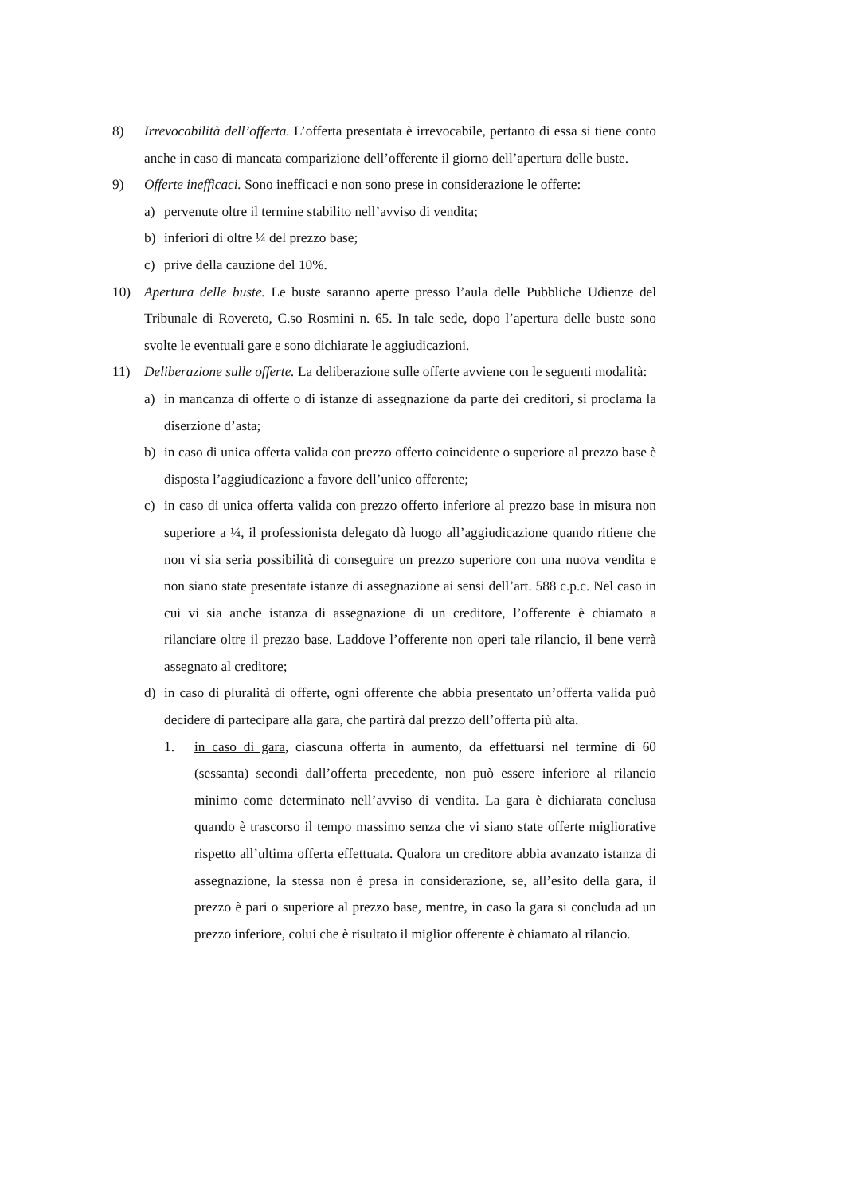8) Irrevocabilità dell’offerta. L’offerta presentata è irrevocabile, pertanto di essa si tiene conto anche in caso di mancata comparizione dell’offerente il giorno dell’apertura delle buste.
9) Offerte inefficaci. Sono inefficaci e non sono prese in considerazione le offerte:
a) pervenute oltre il termine stabilito nell’avviso di vendita;
b) inferiori di oltre ¼ del prezzo base;
c) prive della cauzione del 10%.
10) Apertura delle buste. Le buste saranno aperte presso l’aula delle Pubbliche Udienze del Tribunale di Rovereto, C.so Rosmini n. 65. In tale sede, dopo l’apertura delle buste sono svolte le eventuali gare e sono dichiarate le aggiudicazioni.
11) Deliberazione sulle offerte. La deliberazione sulle offerte avviene con le seguenti modalità:
a) in mancanza di offerte o di istanze di assegnazione da parte dei creditori, si proclama la diserzione d’asta;
b) in caso di unica offerta valida con prezzo offerto coincidente o superiore al prezzo base è disposta l’aggiudicazione a favore dell’unico offerente;
c) in caso di unica offerta valida con prezzo offerto inferiore al prezzo base in misura non superiore a ¼, il professionista delegato dà luogo all’aggiudicazione quando ritiene che non vi sia seria possibilità di conseguire un prezzo superiore con una nuova vendita e non siano state presentate istanze di assegnazione ai sensi dell’art. 588 c.p.c. Nel caso in cui vi sia anche istanza di assegnazione di un creditore, l’offerente è chiamato a rilanciare oltre il prezzo base. Laddove l’offerente non operi tale rilancio, il bene verrà assegnato al creditore;
d) in caso di pluralità di offerte, ogni offerente che abbia presentato un’offerta valida può decidere di partecipare alla gara, che partirà dal prezzo dell’offerta più alta.
1. in caso di gara, ciascuna offerta in aumento, da effettuarsi nel termine di 60 (sessanta) secondi dall’offerta precedente, non può essere inferiore al rilancio minimo come determinato nell’avviso di vendita. La gara è dichiarata conclusa quando è trascorso il tempo massimo senza che vi siano state offerte migliorative rispetto all’ultima offerta effettuata. Qualora un creditore abbia avanzato istanza di assegnazione, la stessa non è presa in considerazione, se, all’esito della gara, il prezzo è pari o superiore al prezzo base, mentre, in caso la gara si concluda ad un prezzo inferiore, colui che è risultato il miglior offerente è chiamato al rilancio.